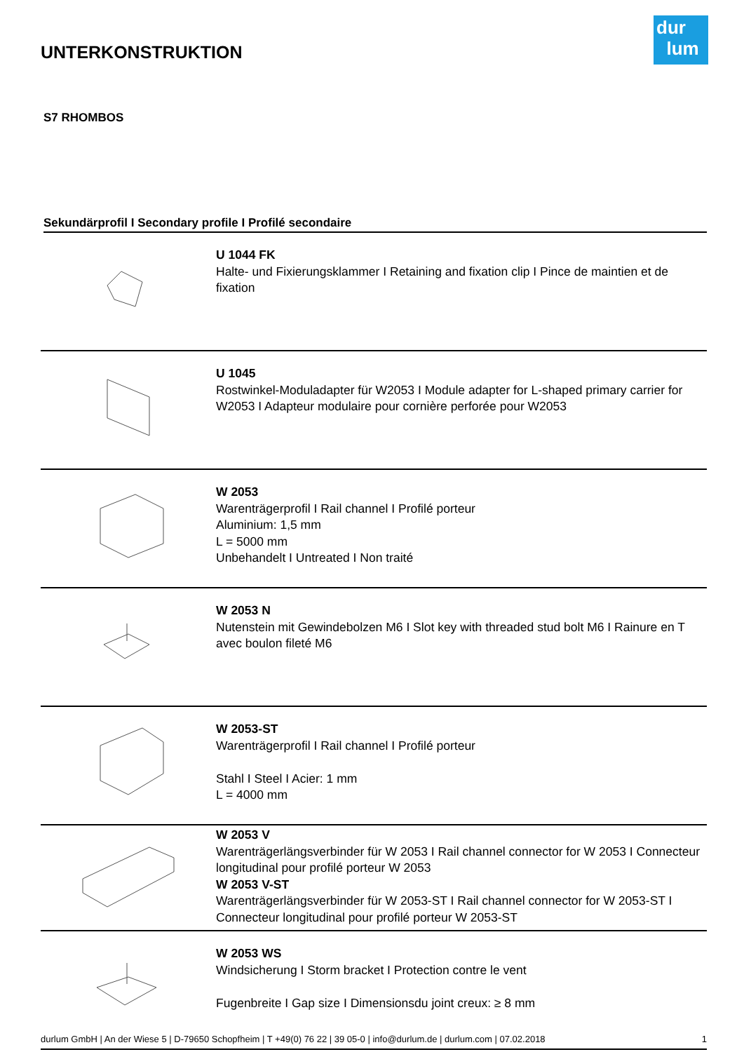dur
lum
UNTERKONSTRUKTION
S7 RHOMBOS
Sekundärprofil I Secondary profile I Profilé secondaire
| | U 1044 FK Halte- und Fixierungsklammer I Retaining and fixation clip I Pince de maintien et de fixation |
| | U 1045 Rostwinkel-Moduladapter für W2053 I Module adapter for L-shaped primary carrier for W2053 I Adapteur modulaire pour cornière perforée pour W2053 |
| | W 2053 Warenträgerprofil I Rail channel I Profilé porteur Aluminium: 1,5 mm L = 5000 mm Unbehandelt I Untreated I Non traité |
| | W 2053 N Nutenstein mit Gewindebolzen M6 I Slot key with threaded stud bolt M6 I Rainure en T avec boulon fileté M6 |
| | W 2053-ST Warenträgerprofil I Rail channel I Profilé porteur Stahl I Steel I Acier: 1 mm L = 4000 mm |
| | W 2053 V Warenträgerlängsverbinder für W 2053 I Rail channel connector for W 2053 I Connecteur longitudinal pour profilé porteur W 2053 W 2053 V-ST Warenträgerlängsverbinder für W 2053-ST I Rail channel connector for W 2053-ST I Connecteur longitudinal pour profilé porteur W 2053-ST |
| | W 2053 WS Windsicherung I Storm bracket I Protection contre le vent Fugenbreite I Gap size I Dimensionsdu joint creux: ≥ 8 mm |
durlum GmbH | An der Wiese 5 | D-79650 Schopfheim | T +49(0) 76 22 | 39 05-0 | info@durlum.de | durlum.com | 07.02.2018 1